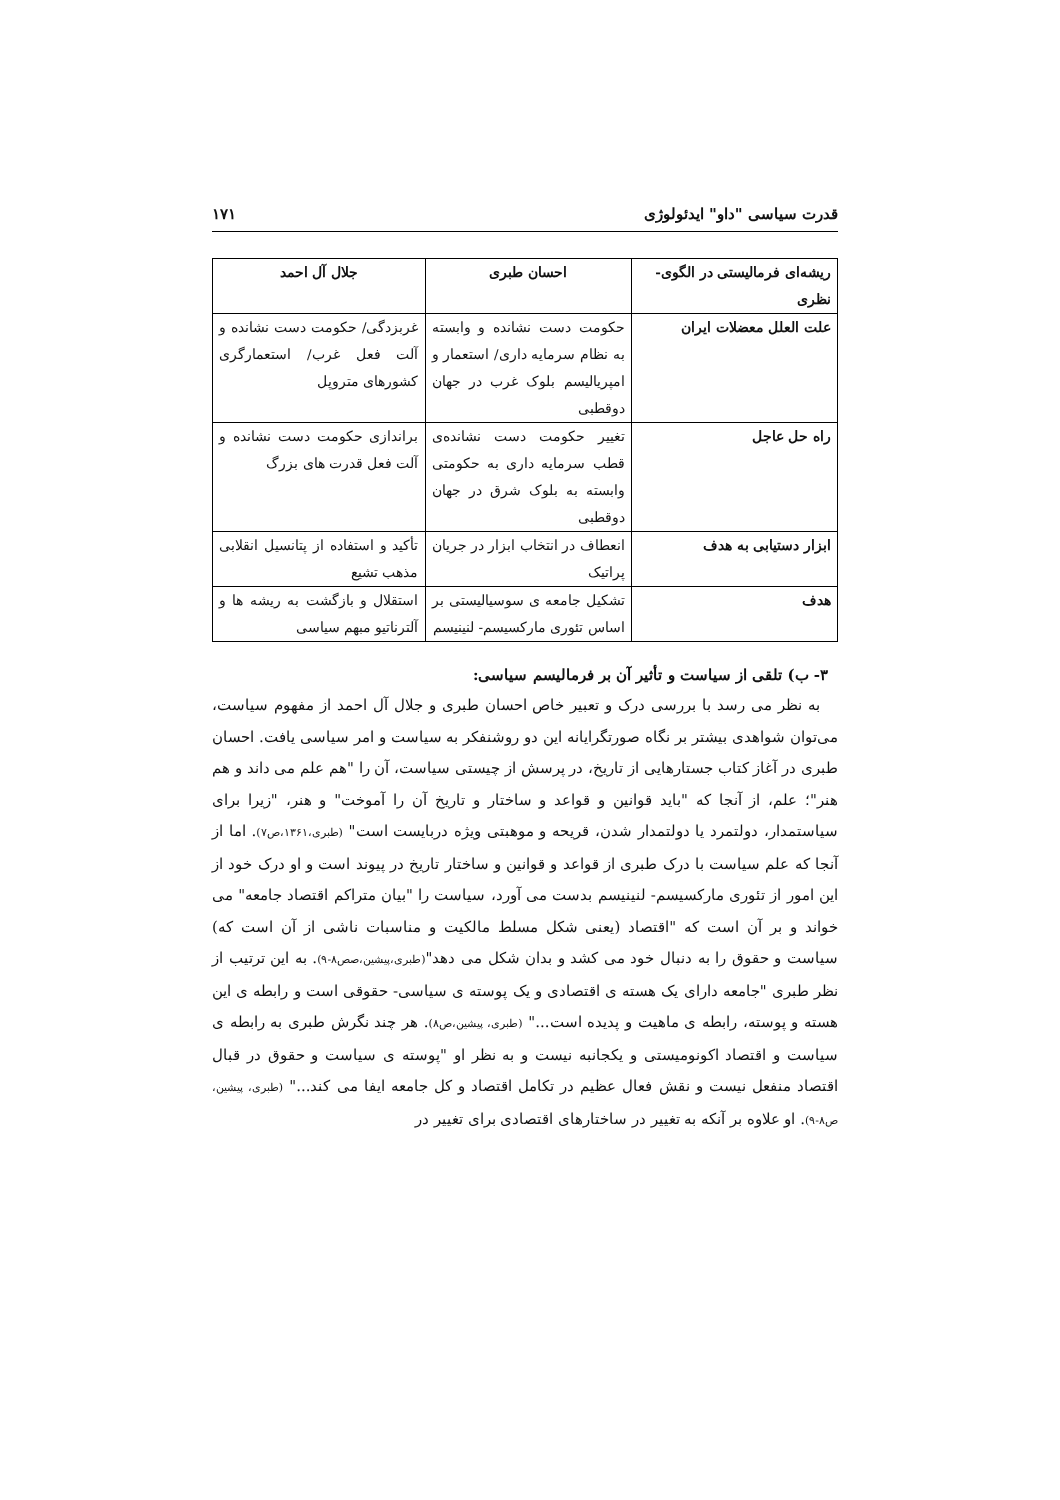قدرت سیاسی "داو" ایدئولوژی ۱۷۱
| ریشه‌ای فرمالیستی در الگوی- نظری | احسان طبری | جلال آل احمد |
| --- | --- | --- |
| علت العلل معضلات ایران | حکومت دست نشانده و وابسته به نظام سرمایه داری/ استعمار و امپریالیسم بلوک غرب در جهان دوقطبی | غربزدگی/ حکومت دست نشانده و آلت فعل غرب/ استعمارگری کشورهای متروپل |
| راه حل عاجل | تغییر حکومت دست نشانده‌ی قطب سرمایه داری به حکومتی وابسته به بلوک شرق در جهان دوقطبی | براندازی حکومت دست نشانده و آلت فعل قدرت های بزرگ |
| ابزار دستیابی به هدف | انعطاف در انتخاب ابزار در جریان پراتیک | تأکید و استفاده از پتانسیل انقلابی مذهب تشیع |
| هدف | تشکیل جامعه ی سوسیالیستی بر اساس تئوری مارکسیسم- لنینیسم | استقلال و بازگشت به ریشه ها و آلترناتیو مبهم سیاسی |
۳- ب) تلقی از سیاست و تأثیر آن بر فرمالیسم سیاسی:
به نظر می رسد با بررسی درک و تعبیر خاص احسان طبری و جلال آل احمد از مفهوم سیاست، می‌توان شواهدی بیشتر بر نگاه صورتگرایانه این دو روشنفکر به سیاست و امر سیاسی یافت. احسان طبری در آغاز کتاب جستارهایی از تاریخ، در پرسش از چیستی سیاست، آن را "هم علم می داند و هم هنر"؛ علم، از آنجا که "باید قوانین و قواعد و ساختار و تاریخ آن را آموخت" و هنر، "زیرا برای سیاستمدار، دولتمرد یا دولتمدار شدن، قریحه و موهبتی ویژه دربایست است" (طبری،۱۳۶۱،ص۷). اما از آنجا که علم سیاست با درک طبری از قواعد و قوانین و ساختار تاریخ در پیوند است و او درک خود از این امور از تئوری مارکسیسم- لنینیسم بدست می آورد، سیاست را "بیان متراکم اقتصاد جامعه" می خواند و بر آن است که "اقتصاد (یعنی شکل مسلط مالکیت و مناسبات ناشی از آن است که) سیاست و حقوق را به دنبال خود می کشد و بدان شکل می دهد"(طبری،پیشین،صص۸-۹). به این ترتیب از نظر طبری "جامعه دارای یک هسته ی اقتصادی و یک پوسته ی سیاسی- حقوقی است و رابطه ی این هسته و پوسته، رابطه ی ماهیت و پدیده است..." (طبری، پیشین،ص۸). هر چند نگرش طبری به رابطه ی سیاست و اقتصاد اکونومیستی و یکجانبه نیست و به نظر او "پوسته ی سیاست و حقوق در قبال اقتصاد منفعل نیست و نقش فعال عظیم در تکامل اقتصاد و کل جامعه ایفا می کند..." (طبری، پیشین، ص۸-۹). او علاوه بر آنکه به تغییر در ساختارهای اقتصادی برای تغییر در